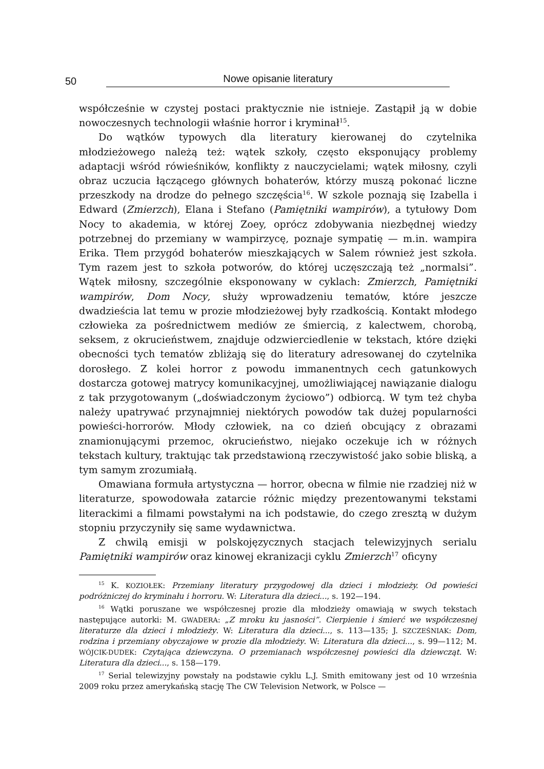50 Nowe opisanie literatury
współcześnie w czystej postaci praktycznie nie istnieje. Zastąpił ją w dobie nowoczesnych technologii właśnie horror i kryminał<sup>15</sup>.
Do wątków typowych dla literatury kierowanej do czytelnika młodzieżowego należą też: wątek szkoły, często eksponujący problemy adaptacji wśród rówieśników, konflikty z nauczycielami; wątek miłosny, czyli obraz uczucia łączącego głównych bohaterów, którzy muszą pokonać liczne przeszkody na drodze do pełnego szczęścia<sup>16</sup>. W szkole poznają się Izabella i Edward (Zmierzch), Elana i Stefano (Pamiętniki wampirów), a tytułowy Dom Nocy to akademia, w której Zoey, oprócz zdobywania niezbędnej wiedzy potrzebnej do przemiany w wampirzycę, poznaje sympatię — m.in. wampira Erika. Tłem przygód bohaterów mieszkających w Salem również jest szkoła. Tym razem jest to szkoła potworów, do której uczęszczają też „normalsi”. Wątek miłosny, szczególnie eksponowany w cyklach: Zmierzch, Pamiętniki wampirów, Dom Nocy, służy wprowadzeniu tematów, które jeszcze dwadzieścia lat temu w prozie młodzieżowej były rzadkością. Kontakt młodego człowieka za pośrednictwem mediów ze śmiercią, z kalectwem, chorobą, seksem, z okrucieństwem, znajduje odzwierciedlenie w tekstach, które dzięki obecności tych tematów zbliżają się do literatury adresowanej do czytelnika dorosłego. Z kolei horror z powodu immanentnych cech gatunkowych dostarcza gotowej matrycy komunikacyjnej, umożliwiającej nawiązanie dialogu z tak przygotowanym („doświadczonym życiowo”) odbiorcą. W tym też chyba należy upatrywać przynajmniej niektórych powodów tak dużej popularności powieści-horrorów. Młody człowiek, na co dzień obcujący z obrazami znamionującymi przemoc, okrucieństwo, niejako oczekuje ich w różnych tekstach kultury, traktując tak przedstawioną rzeczywistość jako sobie bliską, a tym samym zrozumiałą.
Omawiana formuła artystyczna — horror, obecna w filmie nie rzadziej niż w literaturze, spowodowała zatarcie różnic między prezentowanymi tekstami literackimi a filmami powstałymi na ich podstawie, do czego zresztą w dużym stopniu przyczyniły się same wydawnictwa.
Z chwilą emisji w polskojęzycznych stacjach telewizyjnych serialu Pamiętniki wampirów oraz kinowej ekranizacji cyklu Zmierzch<sup>17</sup> oficyny
<sup>15</sup> K. KOZIOŁEK: Przemiany literatury przygodowej dla dzieci i młodzieży. Od powieści podróżniczej do kryminału i horroru. W: Literatura dla dzieci..., s. 192—194.
<sup>16</sup> Wątki poruszane we współczesnej prozie dla młodzieży omawiają w swych tekstach następujące autorki: M. GWADERA: „Z mroku ku jasności”. Cierpienie i śmierć we współczesnej literaturze dla dzieci i młodzieży. W: Literatura dla dzieci..., s. 113—135; J. SZCZEŚNIAK: Dom, rodzina i przemiany obyczajowe w prozie dla młodzieży. W: Literatura dla dzieci..., s. 99—112; M. WÓJCIK-DUDEK: Czytająca dziewczyna. O przemianach współczesnej powieści dla dziewcząt. W: Literatura dla dzieci..., s. 158—179.
<sup>17</sup> Serial telewizyjny powstały na podstawie cyklu L.J. Smith emitowany jest od 10 września 2009 roku przez amerykańską stację The CW Television Network, w Polsce —